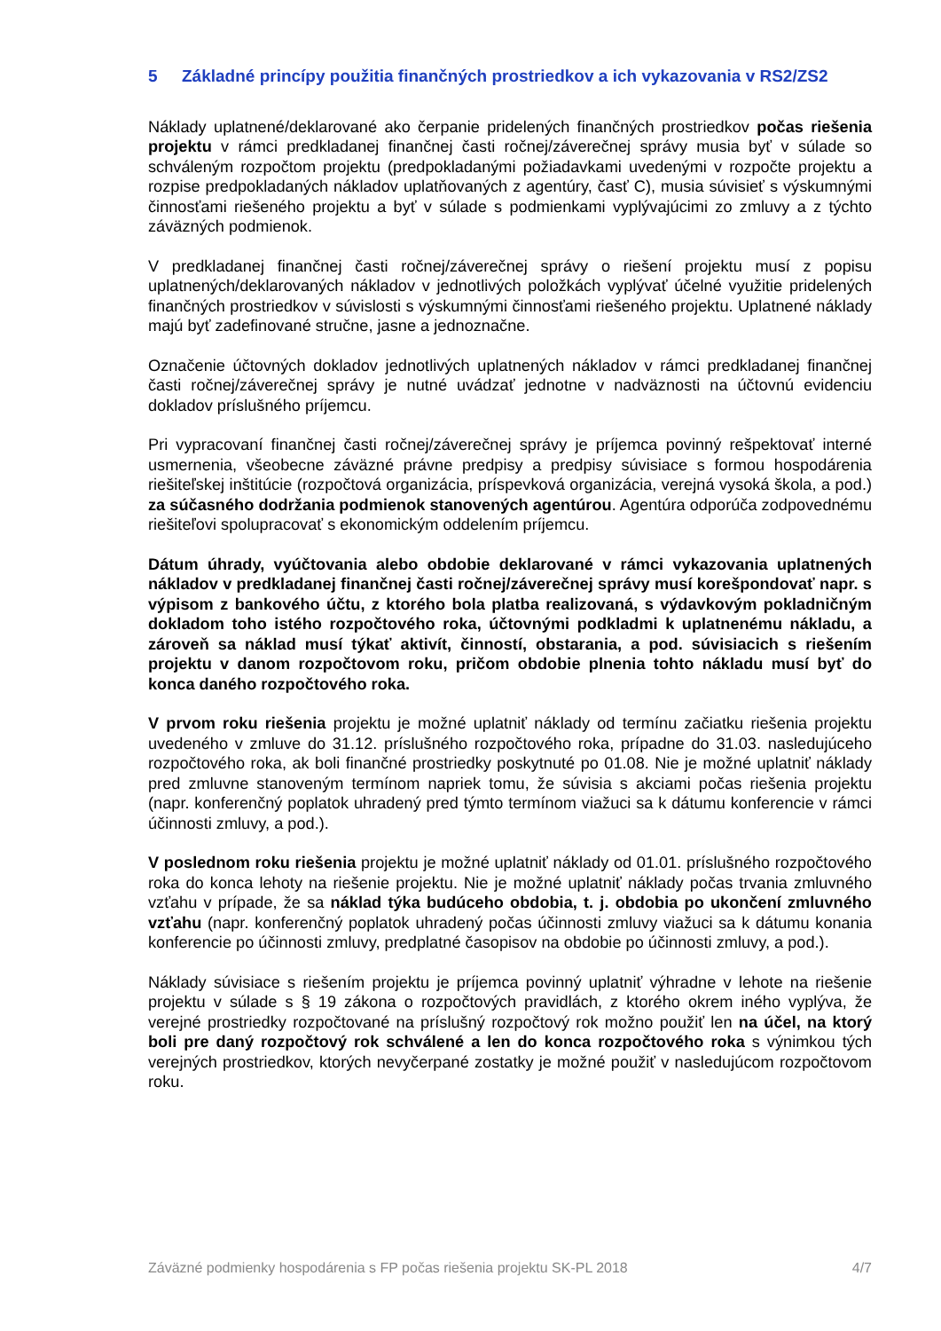5 Základné princípy použitia finančných prostriedkov a ich vykazovania v RS2/ZS2
Náklady uplatnené/deklarované ako čerpanie pridelených finančných prostriedkov počas riešenia projektu v rámci predkladanej finančnej časti ročnej/záverečnej správy musia byť v súlade so schváleným rozpočtom projektu (predpokladanými požiadavkami uvedenými v rozpočte projektu a rozpise predpokladaných nákladov uplatňovaných z agentúry, časť C), musia súvisieť s výskumnými činnosťami riešeného projektu a byť v súlade s podmienkami vyplývajúcimi zo zmluvy a z týchto záväzných podmienok.
V predkladanej finančnej časti ročnej/záverečnej správy o riešení projektu musí z popisu uplatnených/deklarovaných nákladov v jednotlivých položkách vyplývať účelné využitie pridelených finančných prostriedkov v súvislosti s výskumnými činnosťami riešeného projektu. Uplatnené náklady majú byť zadefinované stručne, jasne a jednoznačne.
Označenie účtovných dokladov jednotlivých uplatnených nákladov v rámci predkladanej finančnej časti ročnej/záverečnej správy je nutné uvádzať jednotne v nadväznosti na účtovnú evidenciu dokladov príslušného príjemcu.
Pri vypracovaní finančnej časti ročnej/záverečnej správy je príjemca povinný rešpektovať interné usmernenia, všeobecne záväzné právne predpisy a predpisy súvisiace s formou hospodárenia riešiteľskej inštitúcie (rozpočtová organizácia, príspevková organizácia, verejná vysoká škola, a pod.) za súčasného dodržania podmienok stanovených agentúrou. Agentúra odporúča zodpovednému riešiteľovi spolupracovať s ekonomickým oddelením príjemcu.
Dátum úhrady, vyúčtovania alebo obdobie deklarované v rámci vykazovania uplatnených nákladov v predkladanej finančnej časti ročnej/záverečnej správy musí korešpondovať napr. s výpisom z bankového účtu, z ktorého bola platba realizovaná, s výdavkovým pokladničným dokladom toho istého rozpočtového roka, účtovnými podkladmi k uplatnenému nákladu, a zároveň sa náklad musí týkať aktivít, činností, obstarania, a pod. súvisiacich s riešením projektu v danom rozpočtovom roku, pričom obdobie plnenia tohto nákladu musí byť do konca daného rozpočtového roka.
V prvom roku riešenia projektu je možné uplatniť náklady od termínu začiatku riešenia projektu uvedeného v zmluve do 31.12. príslušného rozpočtového roka, prípadne do 31.03. nasledujúceho rozpočtového roka, ak boli finančné prostriedky poskytnuté po 01.08. Nie je možné uplatniť náklady pred zmluvne stanoveným termínom napriek tomu, že súvisia s akciami počas riešenia projektu (napr. konferenčný poplatok uhradený pred týmto termínom viažuci sa k dátumu konferencie v rámci účinnosti zmluvy, a pod.).
V poslednom roku riešenia projektu je možné uplatniť náklady od 01.01. príslušného rozpočtového roka do konca lehoty na riešenie projektu. Nie je možné uplatniť náklady počas trvania zmluvného vzťahu v prípade, že sa náklad týka budúceho obdobia, t. j. obdobia po ukončení zmluvného vzťahu (napr. konferenčný poplatok uhradený počas účinnosti zmluvy viažuci sa k dátumu konania konferencie po účinnosti zmluvy, predplatné časopisov na obdobie po účinnosti zmluvy, a pod.).
Náklady súvisiace s riešením projektu je príjemca povinný uplatniť výhradne v lehote na riešenie projektu v súlade s § 19 zákona o rozpočtových pravidlách, z ktorého okrem iného vyplýva, že verejné prostriedky rozpočtované na príslušný rozpočtový rok možno použiť len na účel, na ktorý boli pre daný rozpočtový rok schválené a len do konca rozpočtového roka s výnimkou tých verejných prostriedkov, ktorých nevyčerpané zostatky je možné použiť v nasledujúcom rozpočtovom roku.
Záväzné podmienky hospodárenia s FP počas riešenia projektu SK-PL 2018 4/7